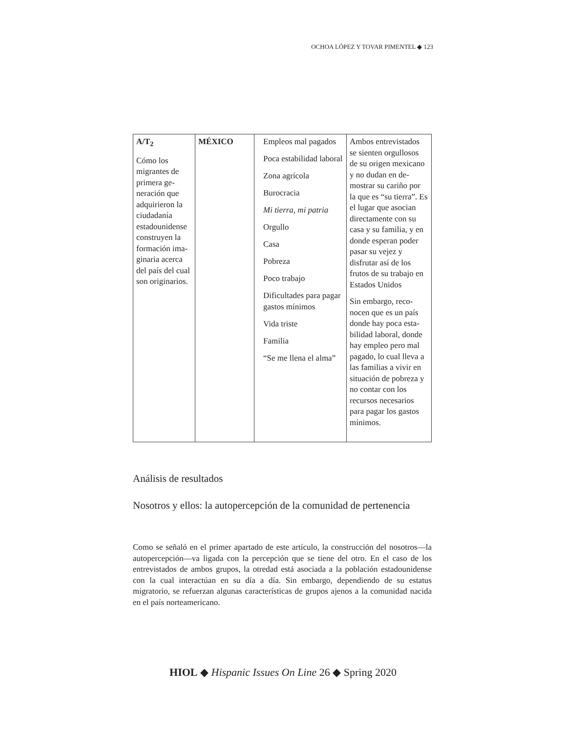OCHOA LÓPEZ Y TOVAR PIMENTEL ◆ 123
| A/T<sub>2</sub> Cómo los migrantes de primera ge­neración que adquirieron la ciudadanía estadounidense construyen la formación ima­ginaria acerca del país del cual son origi­narios. | MÉXICO | Empleos mal pagados Poca estabilidad la­boral Zona agrícola Burocracia Mi tierra, mi patria Orgullo Casa Pobreza Poco trabajo Dificultades para pa­gar gastos mínimos Vida triste Familia “Se me llena el alma” | Ambos entrevistados se sienten orgullosos de su origen mexica­no y no dudan en de­mostrar su cariño por la que es “su tierra”. Es el lugar que aso­cian directamente con su casa y su familia, y en donde esperan poder pasar su vejez y disfrutar así de los frutos de su trabajo en Estados Unidos Sin embargo, reco­nocen que es un país donde hay poca esta­bilidad laboral, donde hay empleo pero mal pagado, lo cual lleva a las familias a vivir en situación de pobre­za y no contar con los recursos necesarios para pagar los gastos mínimos. |
Análisis de resultados
Nosotros y ellos: la autopercepción de la comunidad de pertenencia
Como se señaló en el primer apartado de este artículo, la construcción del no­sotros—la autopercepción—va ligada con la percepción que se tiene del otro. En el caso de los entrevistados de ambos grupos, la otredad está asociada a la población estadounidense con la cual interactúan en su día a día. Sin embargo, dependiendo de su estatus migratorio, se refuerzan algunas características de grupos ajenos a la comunidad nacida en el país norteamericano.
HIOL ◆ Hispanic Issues On Line 26 ◆ Spring 2020